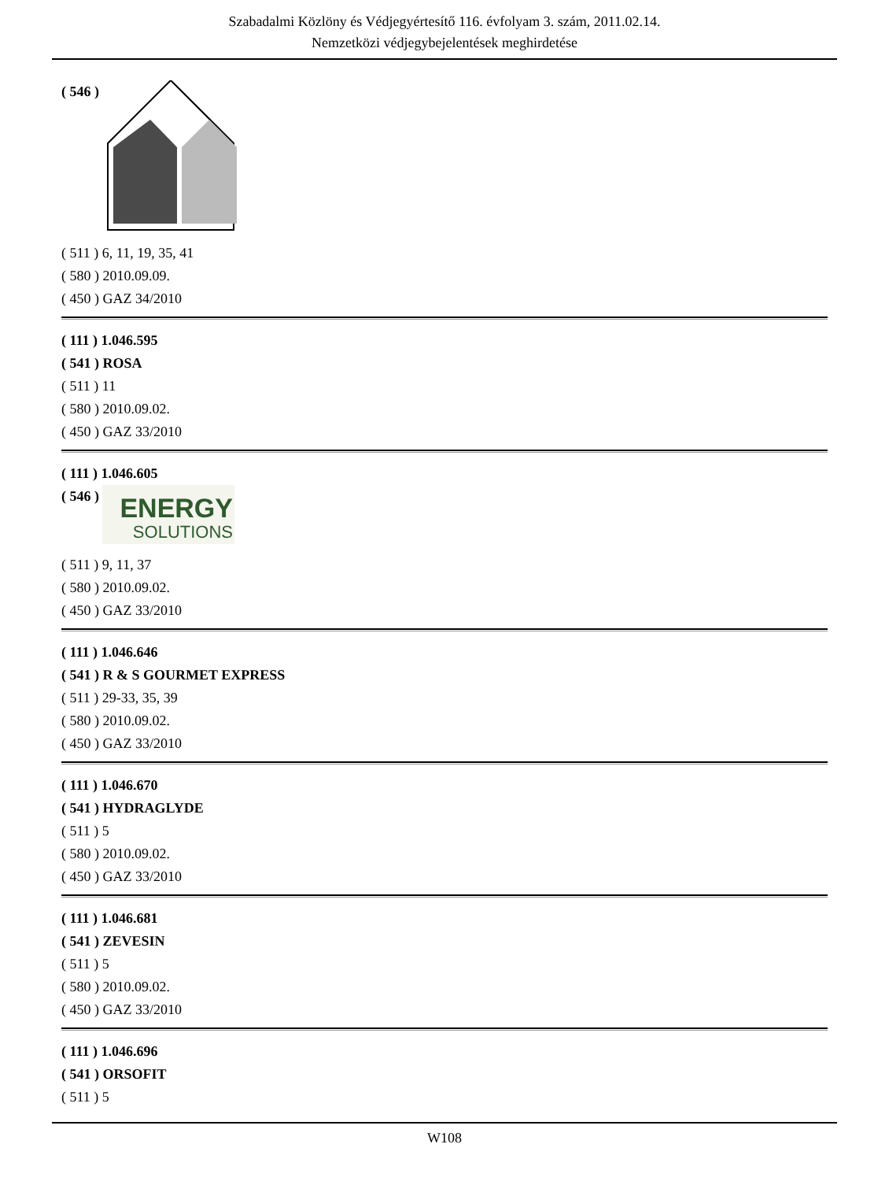Szabadalmi Közlöny és Védjegyértesítő 116. évfolyam 3. szám, 2011.02.14.
Nemzetközi védjegybejelentések meghirdetése
( 546 )
( 511 ) 6, 11, 19, 35, 41
( 580 ) 2010.09.09.
( 450 ) GAZ 34/2010
( 111 ) 1.046.595
( 541 ) ROSA
( 511 ) 11
( 580 ) 2010.09.02.
( 450 ) GAZ 33/2010
( 111 ) 1.046.605
( 546 )
ENERGY
SOLUTIONS
( 511 ) 9, 11, 37
( 580 ) 2010.09.02.
( 450 ) GAZ 33/2010
( 111 ) 1.046.646
( 541 ) R & S GOURMET EXPRESS
( 511 ) 29-33, 35, 39
( 580 ) 2010.09.02.
( 450 ) GAZ 33/2010
( 111 ) 1.046.670
( 541 ) HYDRAGLYDE
( 511 ) 5
( 580 ) 2010.09.02.
( 450 ) GAZ 33/2010
( 111 ) 1.046.681
( 541 ) ZEVESIN
( 511 ) 5
( 580 ) 2010.09.02.
( 450 ) GAZ 33/2010
( 111 ) 1.046.696
( 541 ) ORSOFIT
( 511 ) 5
W108